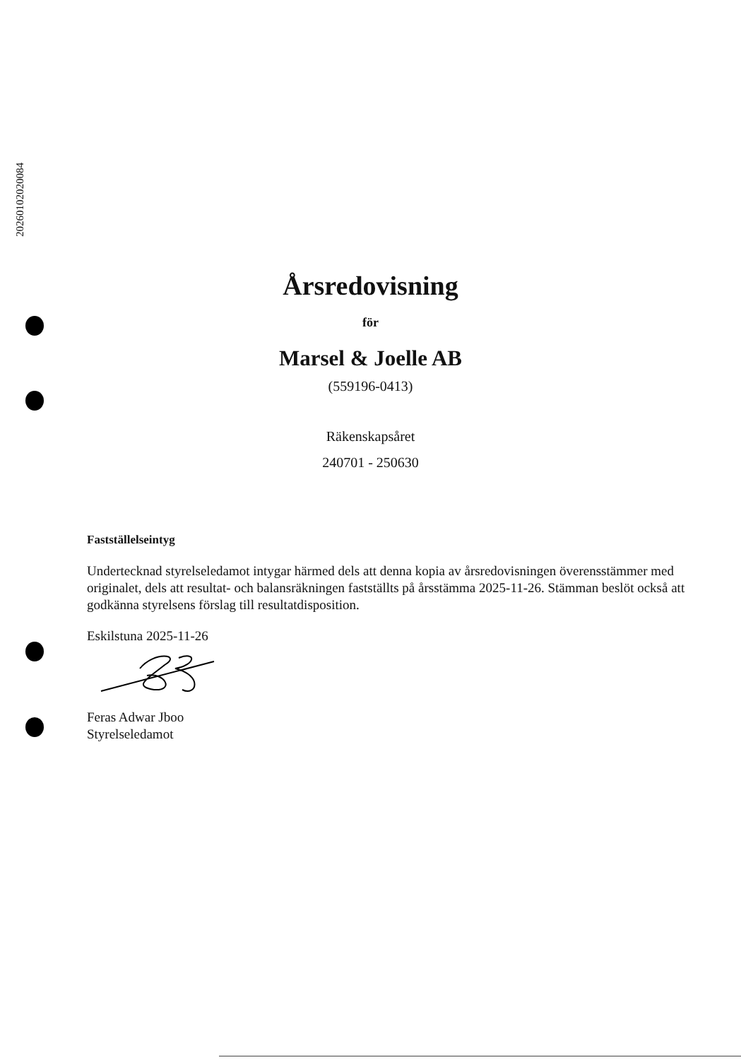20260102020084
Årsredovisning
för
Marsel & Joelle AB
(559196-0413)
Räkenskapsåret
240701 - 250630
Fastställelseintyg
Undertecknad styrelseledamot intygar härmed dels att denna kopia av årsredovisningen överensstämmer med originalet, dels att resultat- och balansräkningen fastställts på årsstämma 2025-11-26. Stämman beslöt också att godkänna styrelsens förslag till resultatdisposition.
Eskilstuna 2025-11-26
Feras Adwar Jboo
Styrelseledamot